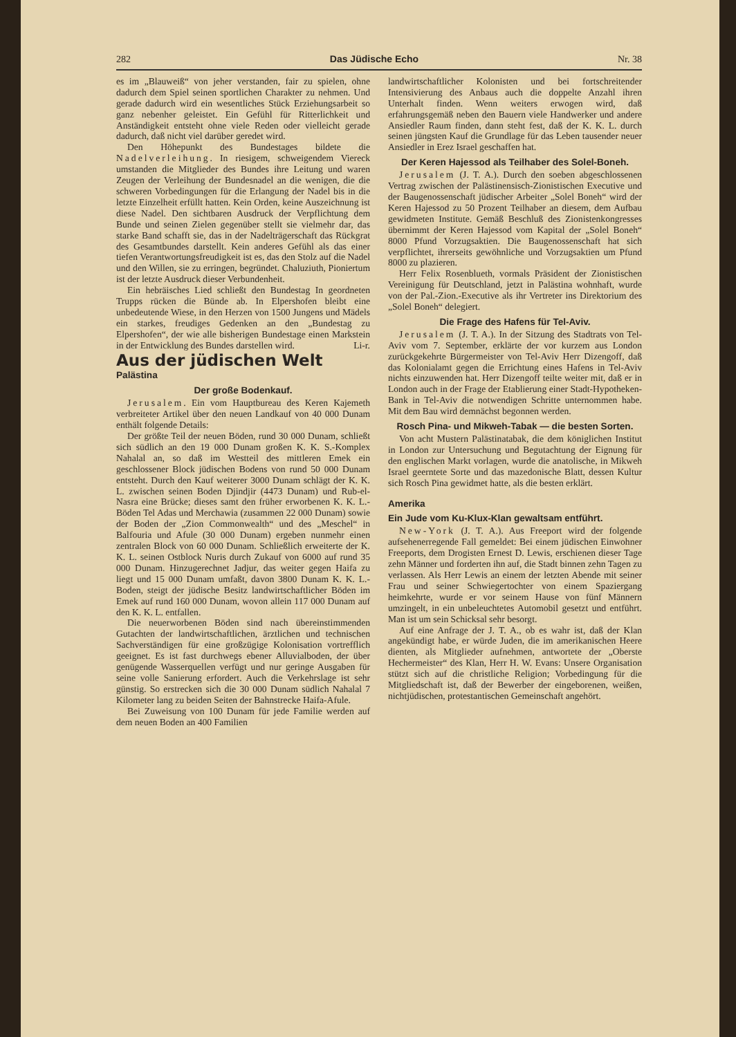282 Das Jüdische Echo Nr. 38
es im „Blauweiß“ von jeher verstanden, fair zu spielen, ohne dadurch dem Spiel seinen sportlichen Charakter zu nehmen. Und gerade dadurch wird ein wesentliches Stück Erziehungsarbeit so ganz nebenher geleistet. Ein Gefühl für Ritterlichkeit und Anständigkeit entsteht ohne viele Reden oder vielleicht gerade dadurch, daß nicht viel darüber geredet wird.
Den Höhepunkt des Bundestages bildete die Nadelverleihung. In riesigem, schweigendem Viereck umstanden die Mitglieder des Bundes ihre Leitung und waren Zeugen der Verleihung der Bundesnadel an die wenigen, die die schweren Vorbedingungen für die Erlangung der Nadel bis in die letzte Einzelheit erfüllt hatten. Kein Orden, keine Auszeichnung ist diese Nadel. Den sichtbaren Ausdruck der Verpflichtung dem Bunde und seinen Zielen gegenüber stellt sie vielmehr dar, das starke Band schafft sie, das in der Nadelträgerschaft das Rückgrat des Gesamtbundes darstellt. Kein anderes Gefühl als das einer tiefen Verantwortungsfreudigkeit ist es, das den Stolz auf die Nadel und den Willen, sie zu erringen, begründet. Chaluziuth, Pioniertum ist der letzte Ausdruck dieser Verbundenheit.
Ein hebräisches Lied schließt den Bundestag In geordneten Trupps rücken die Bünde ab. In Elpershofen bleibt eine unbedeutende Wiese, in den Herzen von 1500 Jungens und Mädels ein starkes, freudiges Gedenken an den „Bundestag zu Elpershofen“, der wie alle bisherigen Bundestage einen Markstein in der Entwicklung des Bundes darstellen wird. Li-r.
Aus der jüdischen Welt
Palästina
Der große Bodenkauf.
Jerusalem. Ein vom Hauptbureau des Keren Kajemeth verbreiteter Artikel über den neuen Landkauf von 40 000 Dunam enthält folgende Details:
Der größte Teil der neuen Böden, rund 30 000 Dunam, schließt sich südlich an den 19 000 Dunam großen K. K. S.-Komplex Nahalal an, so daß im Westteil des mittleren Emek ein geschlossener Block jüdischen Bodens von rund 50 000 Dunam entsteht. Durch den Kauf weiterer 3000 Dunam schlägt der K. K. L. zwischen seinen Boden Djindjir (4473 Dunam) und Rub-el-Nasra eine Brücke; dieses samt den früher erworbenen K. K. L.-Böden Tel Adas und Merchawia (zusammen 22 000 Dunam) sowie der Boden der „Zion Commonwealth“ und des „Meschel“ in Balfouria und Afule (30 000 Dunam) ergeben nunmehr einen zentralen Block von 60 000 Dunam. Schließlich erweiterte der K. K. L. seinen Ostblock Nuris durch Zukauf von 6000 auf rund 35 000 Dunam. Hinzugerechnet Jadjur, das weiter gegen Haifa zu liegt und 15 000 Dunam umfaßt, davon 3800 Dunam K. K. L.-Boden, steigt der jüdische Besitz landwirtschaftlicher Böden im Emek auf rund 160 000 Dunam, wovon allein 117 000 Dunam auf den K. K. L. entfallen.
Die neuerworbenen Böden sind nach übereinstimmenden Gutachten der landwirtschaftlichen, ärztlichen und technischen Sachverständigen für eine großzügige Kolonisation vortrefflich geeignet. Es ist fast durchwegs ebener Alluvialboden, der über genügende Wasserquellen verfügt und nur geringe Ausgaben für seine volle Sanierung erfordert. Auch die Verkehrslage ist sehr günstig. So erstrecken sich die 30 000 Dunam südlich Nahalal 7 Kilometer lang zu beiden Seiten der Bahnstrecke Haifa-Afule.
Bei Zuweisung von 100 Dunam für jede Familie werden auf dem neuen Boden an 400 Familien
landwirtschaftlicher Kolonisten und bei fortschreitender Intensivierung des Anbaus auch die doppelte Anzahl ihren Unterhalt finden. Wenn weiters erwogen wird, daß erfahrungsgemäß neben den Bauern viele Handwerker und andere Ansiedler Raum finden, dann steht fest, daß der K. K. L. durch seinen jüngsten Kauf die Grundlage für das Leben tausender neuer Ansiedler in Erez Israel geschaffen hat.
Der Keren Hajessod als Teilhaber des Solel-Boneh.
Jerusalem (J. T. A.). Durch den soeben abgeschlossenen Vertrag zwischen der Palästinensisch-Zionistischen Executive und der Baugenossenschaft jüdischer Arbeiter „Solel Boneh“ wird der Keren Hajessod zu 50 Prozent Teilhaber an diesem, dem Aufbau gewidmeten Institute. Gemäß Beschluß des Zionistenkongresses übernimmt der Keren Hajessod vom Kapital der „Solel Boneh“ 8000 Pfund Vorzugsaktien. Die Baugenossenschaft hat sich verpflichtet, ihrerseits gewöhnliche und Vorzugsaktien um Pfund 8000 zu plazieren.
Herr Felix Rosenblueth, vormals Präsident der Zionistischen Vereinigung für Deutschland, jetzt in Palästina wohnhaft, wurde von der Pal.-Zion.-Executive als ihr Vertreter ins Direktorium des „Solel Boneh“ delegiert.
Die Frage des Hafens für Tel-Aviv.
Jerusalem (J. T. A.). In der Sitzung des Stadtrats von Tel-Aviv vom 7. September, erklärte der vor kurzem aus London zurückgekehrte Bürgermeister von Tel-Aviv Herr Dizengoff, daß das Kolonialamt gegen die Errichtung eines Hafens in Tel-Aviv nichts einzuwenden hat. Herr Dizengoff teilte weiter mit, daß er in London auch in der Frage der Etablierung einer Stadt-Hypotheken-Bank in Tel-Aviv die notwendigen Schritte unternommen habe. Mit dem Bau wird demnächst begonnen werden.
Rosch Pina- und Mikweh-Tabak — die besten Sorten.
Von acht Mustern Palästinatabak, die dem königlichen Institut in London zur Untersuchung und Begutachtung der Eignung für den englischen Markt vorlagen, wurde die anatolische, in Mikweh Israel geerntete Sorte und das mazedonische Blatt, dessen Kultur sich Rosch Pina gewidmet hatte, als die besten erklärt.
Amerika
Ein Jude vom Ku-Klux-Klan gewaltsam entführt.
New-York (J. T. A.). Aus Freeport wird der folgende aufsehenerregende Fall gemeldet: Bei einem jüdischen Einwohner Freeports, dem Drogisten Ernest D. Lewis, erschienen dieser Tage zehn Männer und forderten ihn auf, die Stadt binnen zehn Tagen zu verlassen. Als Herr Lewis an einem der letzten Abende mit seiner Frau und seiner Schwiegertochter von einem Spaziergang heimkehrte, wurde er vor seinem Hause von fünf Männern umzingelt, in ein unbeleuchtetes Automobil gesetzt und entführt. Man ist um sein Schicksal sehr besorgt.
Auf eine Anfrage der J. T. A., ob es wahr ist, daß der Klan angekündigt habe, er würde Juden, die im amerikanischen Heere dienten, als Mitglieder aufnehmen, antwortete der „Oberste Hechermeister“ des Klan, Herr H. W. Evans: Unsere Organisation stützt sich auf die christliche Religion; Vorbedingung für die Mitgliedschaft ist, daß der Bewerber der eingeborenen, weißen, nichtjüdischen, protestantischen Gemeinschaft angehört.